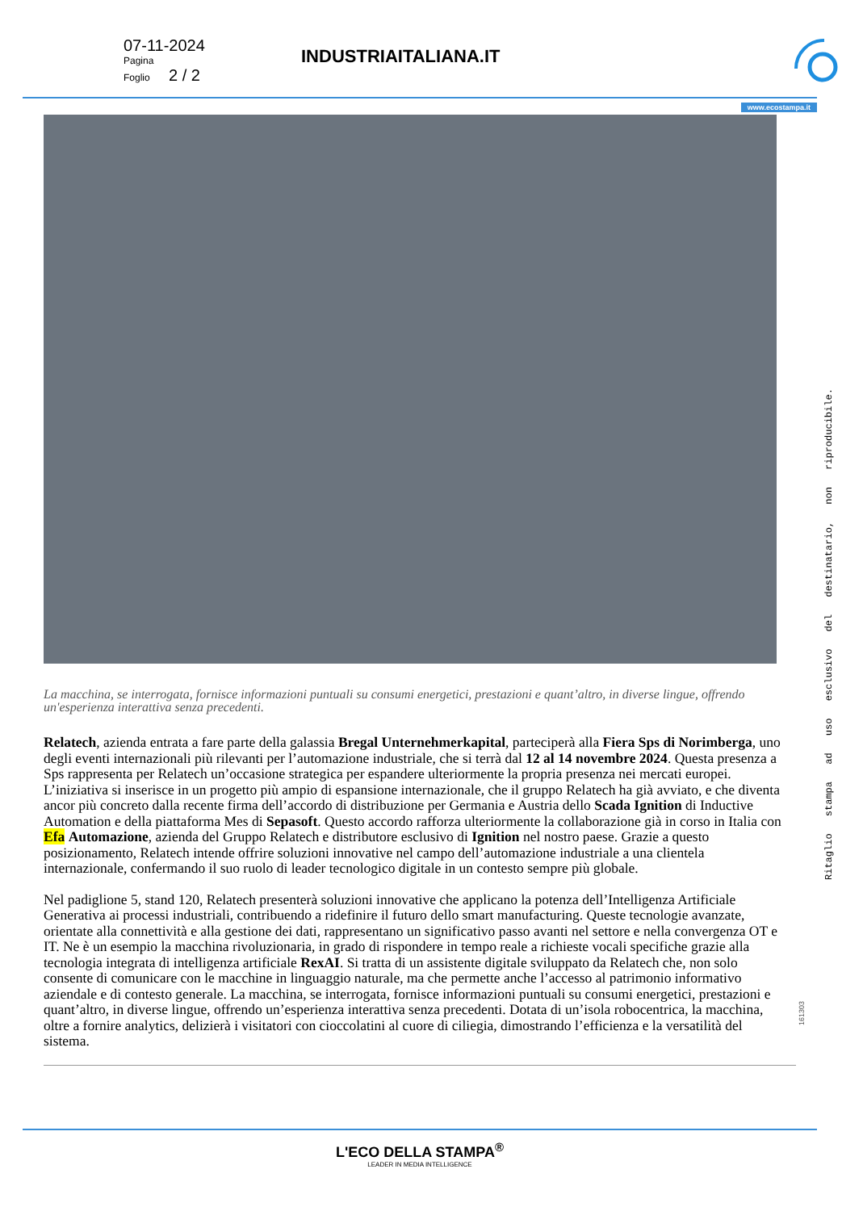07-11-2024
Pagina
Foglio 2 / 2
INDUSTRIAITALIANA.IT
www.ecostampa.it
La macchina, se interrogata, fornisce informazioni puntuali su consumi energetici, prestazioni e quant’altro, in diverse lingue, offrendo un'esperienza interattiva senza precedenti.
Relatech, azienda entrata a fare parte della galassia Bregal Unternehmerkapital, parteciperà alla Fiera Sps di Norimberga, uno degli eventi internazionali più rilevanti per l’automazione industriale, che si terrà dal 12 al 14 novembre 2024. Questa presenza a Sps rappresenta per Relatech un’occasione strategica per espandere ulteriormente la propria presenza nei mercati europei. L’iniziativa si inserisce in un progetto più ampio di espansione internazionale, che il gruppo Relatech ha già avviato, e che diventa ancor più concreto dalla recente firma dell’accordo di distribuzione per Germania e Austria dello Scada Ignition di Inductive Automation e della piattaforma Mes di Sepasoft. Questo accordo rafforza ulteriormente la collaborazione già in corso in Italia con Efa Automazione, azienda del Gruppo Relatech e distributore esclusivo di Ignition nel nostro paese. Grazie a questo posizionamento, Relatech intende offrire soluzioni innovative nel campo dell’automazione industriale a una clientela internazionale, confermando il suo ruolo di leader tecnologico digitale in un contesto sempre più globale.
Nel padiglione 5, stand 120, Relatech presenterà soluzioni innovative che applicano la potenza dell’Intelligenza Artificiale Generativa ai processi industriali, contribuendo a ridefinire il futuro dello smart manufacturing. Queste tecnologie avanzate, orientate alla connettività e alla gestione dei dati, rappresentano un significativo passo avanti nel settore e nella convergenza OT e IT. Ne è un esempio la macchina rivoluzionaria, in grado di rispondere in tempo reale a richieste vocali specifiche grazie alla tecnologia integrata di intelligenza artificiale RexAI. Si tratta di un assistente digitale sviluppato da Relatech che, non solo consente di comunicare con le macchine in linguaggio naturale, ma che permette anche l’accesso al patrimonio informativo aziendale e di contesto generale. La macchina, se interrogata, fornisce informazioni puntuali su consumi energetici, prestazioni e quant’altro, in diverse lingue, offrendo un’esperienza interattiva senza precedenti. Dotata di un’isola robocentrica, la macchina, oltre a fornire analytics, delizierà i visitatori con cioccolatini al cuore di ciliegia, dimostrando l’efficienza e la versatilità del sistema.
Ritaglio stampa ad uso esclusivo del destinatario, non riproducibile.
161303
L'ECO DELLA STAMPA<sup>®</sup>
LEADER IN MEDIA INTELLIGENCE